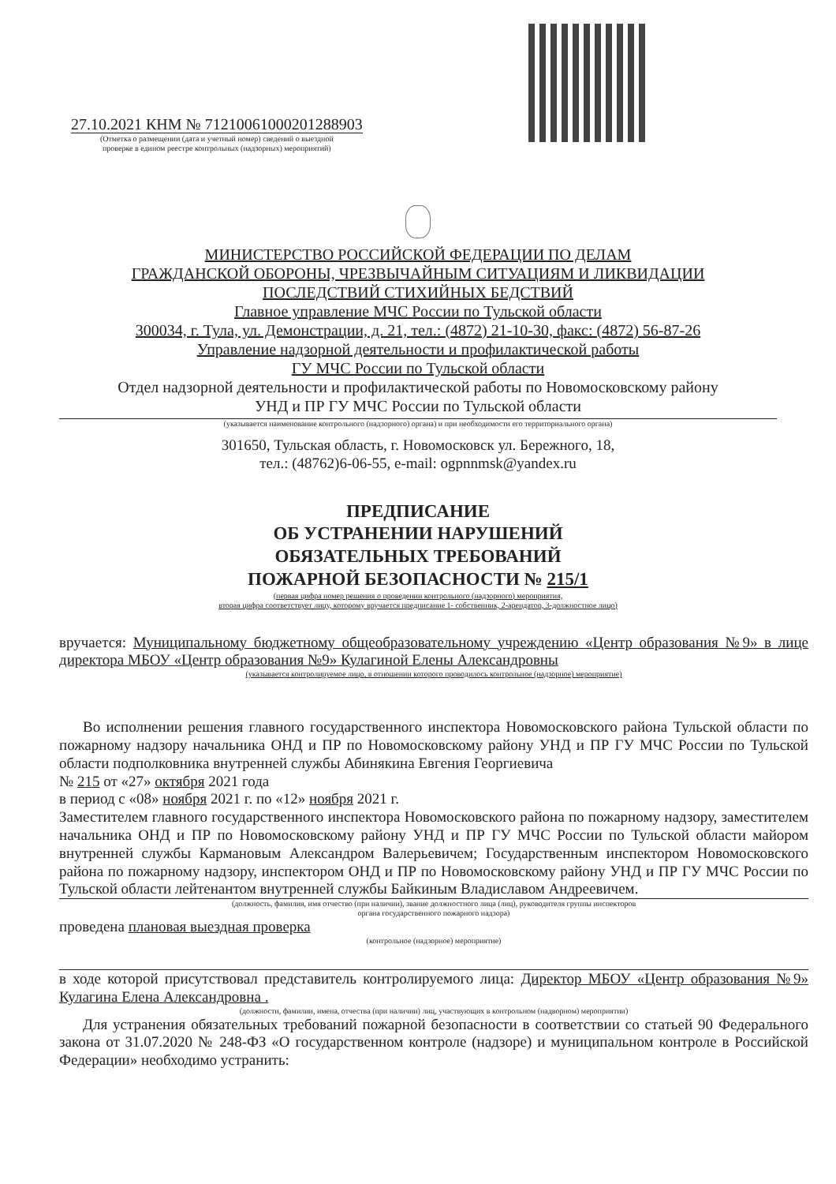27.10.2021 КНМ № 71210061000201288903
(Отметка о размещении (дата и учетный номер) сведений о выездной
проверке в едином реестре контрольных (надзорных) мероприятий)
МИНИСТЕРСТВО РОССИЙСКОЙ ФЕДЕРАЦИИ ПО ДЕЛАМ
ГРАЖДАНСКОЙ ОБОРОНЫ, ЧРЕЗВЫЧАЙНЫМ СИТУАЦИЯМ И ЛИКВИДАЦИИ
ПОСЛЕДСТВИЙ СТИХИЙНЫХ БЕДСТВИЙ
Главное управление МЧС России по Тульской области
300034, г. Тула, ул. Демонстрации, д. 21, тел.: (4872) 21-10-30, факс: (4872) 56-87-26
Управление надзорной деятельности и профилактической работы
ГУ МЧС России по Тульской области
Отдел надзорной деятельности и профилактической работы по Новомосковскому району
УНД и ПР ГУ МЧС России по Тульской области
(указывается наименование контрольного (надзорного) органа) и при необходимости его территориального органа)
301650, Тульская область, г. Новомосковск ул. Бережного, 18,
тел.: (48762)6-06-55, e-mail: ogpnnmsk@yandex.ru
ПРЕДПИСАНИЕ
ОБ УСТРАНЕНИИ НАРУШЕНИЙ
ОБЯЗАТЕЛЬНЫХ ТРЕБОВАНИЙ
ПОЖАРНОЙ БЕЗОПАСНОСТИ № 215/1
(первая цифра номер решения о проведении контрольного (надзорного) мероприятия,
вторая цифра соответствует лицу, которому вручается предписание 1- собственник, 2-арендатор, 3-должностное лицо)
вручается: Муниципальному бюджетному общеобразовательному учреждению «Центр образования №9» в лице директора МБОУ «Центр образования №9» Кулагиной Елены Александровны
(указывается контролируемое лицо, в отношении которого проводилось контрольное (надзорное) мероприятие)
Во исполнении решения главного государственного инспектора Новомосковского района Тульской области по пожарному надзору начальника ОНД и ПР по Новомосковскому району УНД и ПР ГУ МЧС России по Тульской области подполковника внутренней службы Абинякина Евгения Георгиевича
№ 215 от «27» октября 2021 года
в период с «08» ноября 2021 г. по «12» ноября 2021 г.
Заместителем главного государственного инспектора Новомосковского района по пожарному надзору, заместителем начальника ОНД и ПР по Новомосковскому району УНД и ПР ГУ МЧС России по Тульской области майором внутренней службы Кармановым Александром Валерьевичем; Государственным инспектором Новомосковского района по пожарному надзору, инспектором ОНД и ПР по Новомосковскому району УНД и ПР ГУ МЧС России по Тульской области лейтенантом внутренней службы Байкиным Владиславом Андреевичем.
(должность, фамилия, имя отчество (при наличии), звание должностного лица (лиц), руководителя группы инспекторов
органа государственного пожарного надзора)
проведена плановая выездная проверка
(контрольное (надзорное) мероприятие)
в ходе которой присутствовал представитель контролируемого лица: Директор МБОУ «Центр образования №9» Кулагина Елена Александровна .
(должности, фамилии, имена, отчества (при наличии) лиц, участвующих в контрольном (надворном) мероприятии)
Для устранения обязательных требований пожарной безопасности в соответствии со статьей 90 Федерального закона от 31.07.2020 № 248-ФЗ «О государственном контроле (надзоре) и муниципальном контроле в Российской Федерации» необходимо устранить: